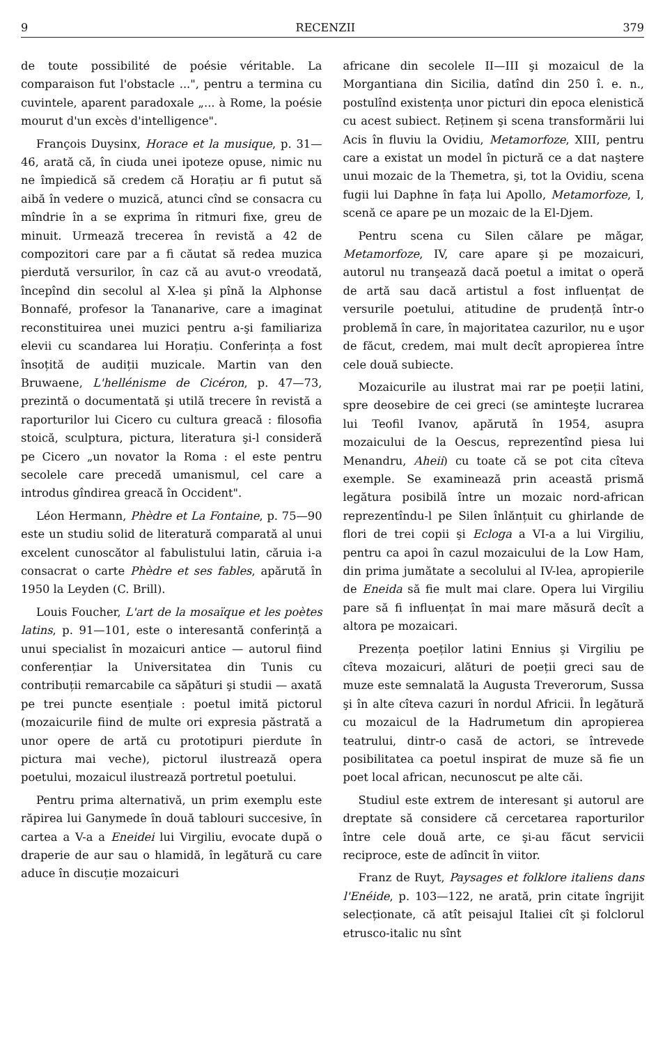9 RECENZII 379
de toute possibilité de poésie véritable. La comparaison fut l'obstacle ...", pentru a termina cu cuvintele, aparent paradoxale „... à Rome, la poésie mourut d'un excès d'intelligence".
François Duysinx, Horace et la musique, p. 31—46, arată că, în ciuda unei ipoteze opuse, nimic nu ne împiedică să credem că Horațiu ar fi putut să aibă în vedere o muzică, atunci cînd se consacra cu mîndrie în a se exprima în ritmuri fixe, greu de minuit. Urmează trecerea în revistă a 42 de compozitori care par a fi căutat să redea muzica pierdută versurilor, în caz că au avut-o vreodată, începînd din secolul al X-lea şi pînă la Alphonse Bonnafé, profesor la Tananarive, care a imaginat reconstituirea unei muzici pentru a-şi familiariza elevii cu scandarea lui Horațiu. Conferința a fost însoțită de audiții muzicale. Martin van den Bruwaene, L'hellénisme de Cicéron, p. 47—73, prezintă o documentată şi utilă trecere în revistă a raporturilor lui Cicero cu cultura greacă : filosofia stoică, sculptura, pictura, literatura şi-l consideră pe Cicero „un novator la Roma : el este pentru secolele care precedă umanismul, cel care a introdus gîndirea greacă în Occident".
Léon Hermann, Phèdre et La Fontaine, p. 75—90 este un studiu solid de literatură comparată al unui excelent cunoscător al fabulistului latin, căruia i-a consacrat o carte Phèdre et ses fables, apărută în 1950 la Leyden (C. Brill).
Louis Foucher, L'art de la mosaïque et les poètes latins, p. 91—101, este o interesantă conferință a unui specialist în mozaicuri antice — autorul fiind conferențiar la Universitatea din Tunis cu contribuții remarcabile ca săpături şi studii — axată pe trei puncte esențiale : poetul imită pictorul (mozaicurile fiind de multe ori expresia păstrată a unor opere de artă cu prototipuri pierdute în pictura mai veche), pictorul ilustrează opera poetului, mozaicul ilustrează portretul poetului.
Pentru prima alternativă, un prim exemplu este răpirea lui Ganymede în două tablouri succesive, în cartea a V-a a Eneidei lui Virgiliu, evocate după o draperie de aur sau o hlamidă, în legătură cu care aduce în discuție mozaicuri
africane din secolele II—III şi mozaicul de la Morgantiana din Sicilia, datînd din 250 î. e. n., postulînd existența unor picturi din epoca elenistică cu acest subiect. Reținem şi scena transformării lui Acis în fluviu la Ovidiu, Metamorfoze, XIII, pentru care a existat un model în pictură ce a dat naştere unui mozaic de la Themetra, şi, tot la Ovidiu, scena fugii lui Daphne în fața lui Apollo, Metamorfoze, I, scenă ce apare pe un mozaic de la El-Djem.
Pentru scena cu Silen călare pe măgar, Metamorfoze, IV, care apare şi pe mozaicuri, autorul nu tranşează dacă poetul a imitat o operă de artă sau dacă artistul a fost influențat de versurile poetului, atitudine de prudență într-o problemă în care, în majoritatea cazurilor, nu e uşor de făcut, credem, mai mult decît apropierea între cele două subiecte.
Mozaicurile au ilustrat mai rar pe poeții latini, spre deosebire de cei greci (se aminteşte lucrarea lui Teofil Ivanov, apărută în 1954, asupra mozaicului de la Oescus, reprezentînd piesa lui Menandru, Aheii) cu toate că se pot cita cîteva exemple. Se examinează prin această prismă legătura posibilă între un mozaic nord-african reprezentîndu-l pe Silen înlănțuit cu ghirlande de flori de trei copii şi Ecloga a VI-a a lui Virgiliu, pentru ca apoi în cazul mozaicului de la Low Ham, din prima jumătate a secolului al IV-lea, apropierile de Eneida să fie mult mai clare. Opera lui Virgiliu pare să fi influențat în mai mare măsură decît a altora pe mozaicari.
Prezența poeților latini Ennius şi Virgiliu pe cîteva mozaicuri, alături de poeții greci sau de muze este semnalată la Augusta Treverorum, Sussa şi în alte cîteva cazuri în nordul Africii. În legătură cu mozaicul de la Hadrumetum din apropierea teatrului, dintr-o casă de actori, se întrevede posibilitatea ca poetul inspirat de muze să fie un poet local african, necunoscut pe alte căi.
Studiul este extrem de interesant şi autorul are dreptate să considere că cercetarea raporturilor între cele două arte, ce şi-au făcut servicii reciproce, este de adîncit în viitor.
Franz de Ruyt, Paysages et folklore italiens dans l'Enéide, p. 103—122, ne arată, prin citate îngrijit selecționate, că atît peisajul Italiei cît şi folclorul etrusco-italic nu sînt